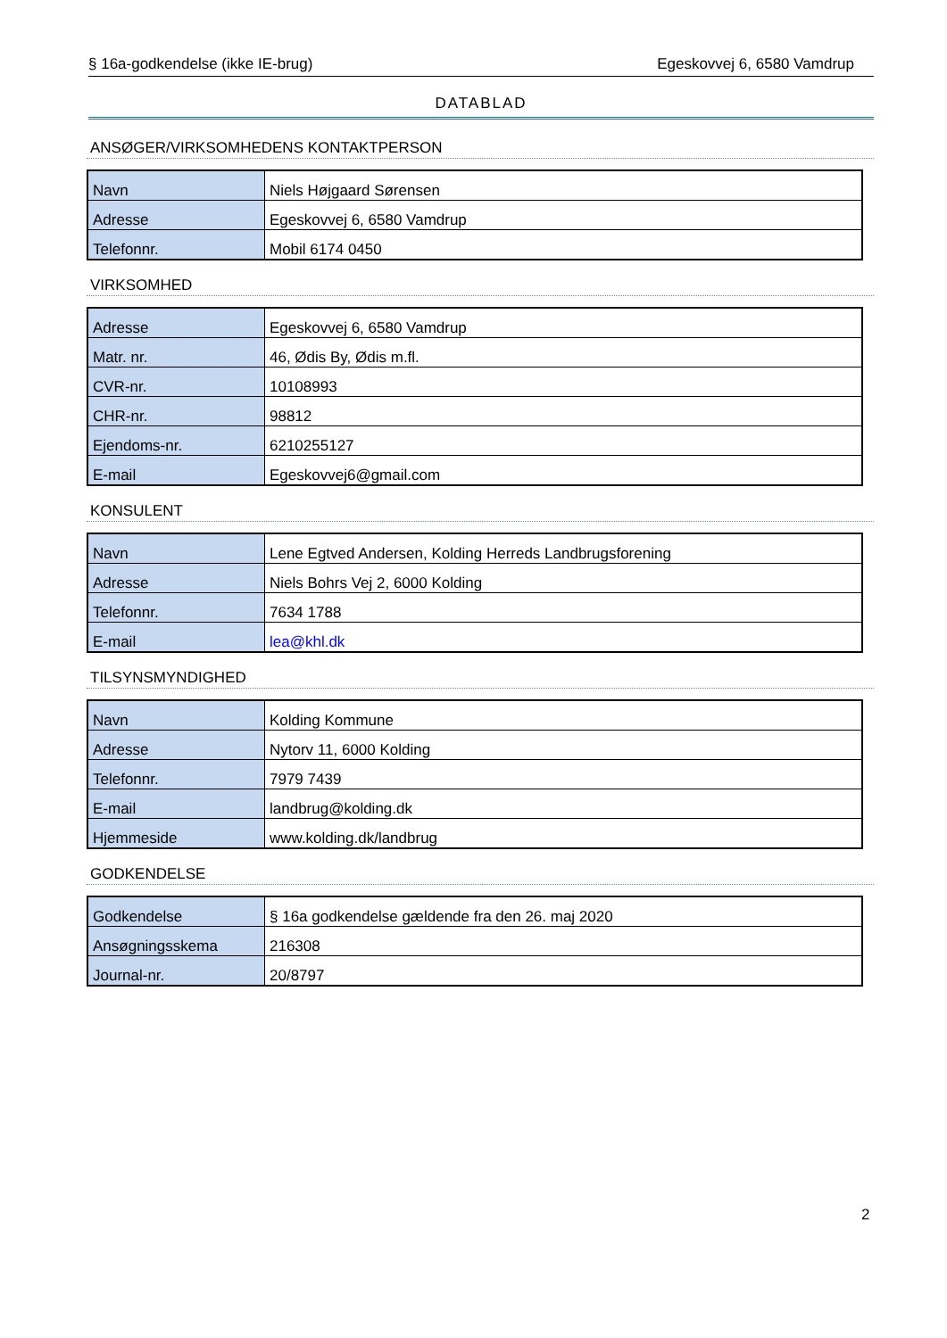§ 16a-godkendelse (ikke IE-brug) Egeskovvej 6, 6580 Vamdrup
DATABLAD
ANSØGER/VIRKSOMHEDENS KONTAKTPERSON
| Navn | Niels Højgaard Sørensen |
| Adresse | Egeskovvej 6, 6580 Vamdrup |
| Telefonnr. | Mobil 6174 0450 |
VIRKSOMHED
| Adresse | Egeskovvej 6, 6580 Vamdrup |
| Matr. nr. | 46, Ødis By, Ødis m.fl. |
| CVR-nr. | 10108993 |
| CHR-nr. | 98812 |
| Ejendoms-nr. | 6210255127 |
| E-mail | Egeskovvej6@gmail.com |
KONSULENT
| Navn | Lene Egtved Andersen, Kolding Herreds Landbrugsforening |
| Adresse | Niels Bohrs Vej 2, 6000 Kolding |
| Telefonnr. | 7634 1788 |
| E-mail | lea@khl.dk |
TILSYNSMYNDIGHED
| Navn | Kolding Kommune |
| Adresse | Nytorv 11, 6000 Kolding |
| Telefonnr. | 7979 7439 |
| E-mail | landbrug@kolding.dk |
| Hjemmeside | www.kolding.dk/landbrug |
GODKENDELSE
| Godkendelse | § 16a godkendelse gældende fra den 26. maj 2020 |
| Ansøgningsskema | 216308 |
| Journal-nr. | 20/8797 |
2